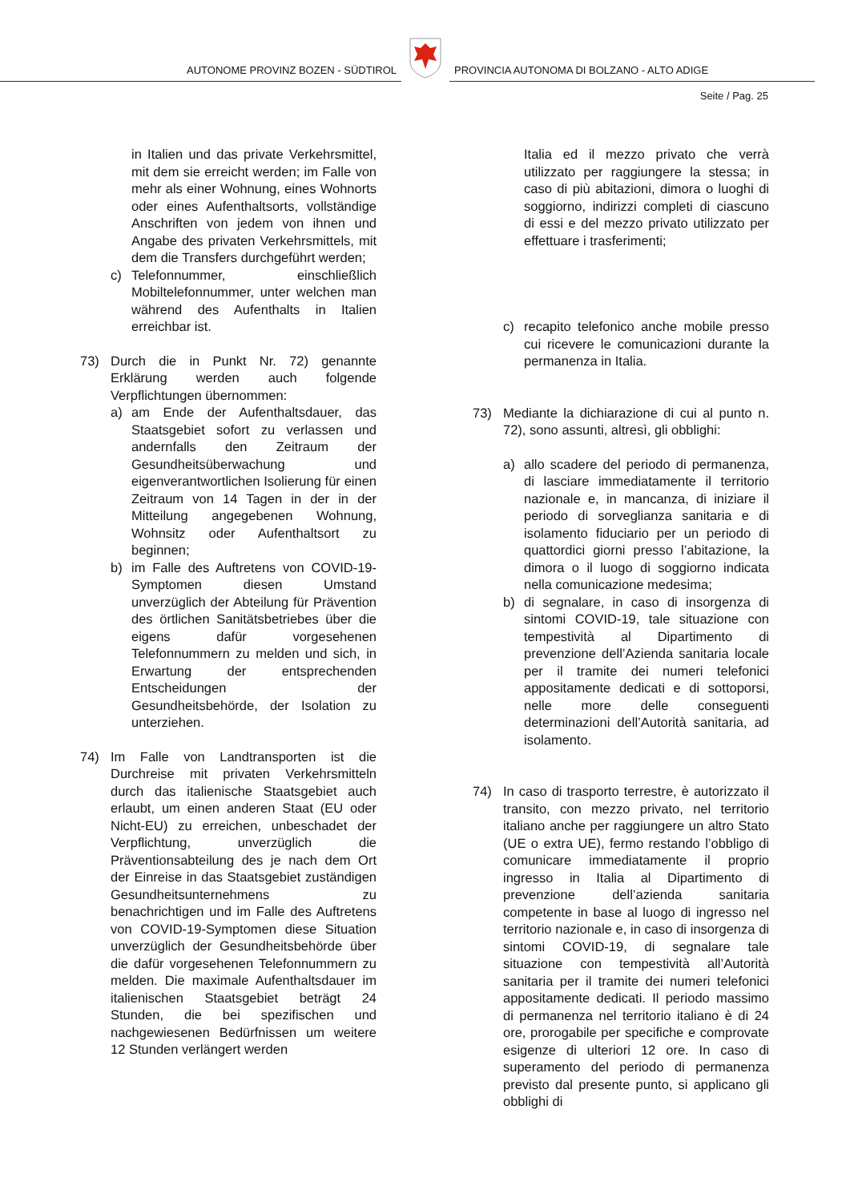AUTONOME PROVINZ BOZEN - SÜDTIROL
PROVINCIA AUTONOMA DI BOLZANO - ALTO ADIGE
Seite / Pag. 25
in Italien und das private Verkehrsmittel, mit dem sie erreicht werden; im Falle von mehr als einer Wohnung, eines Wohnorts oder eines Aufenthaltsorts, vollständige Anschriften von jedem von ihnen und Angabe des privaten Verkehrsmittels, mit dem die Transfers durchgeführt werden;
c) Telefonnummer, einschließlich Mobiltelefonnummer, unter welchen man während des Aufenthalts in Italien erreichbar ist.
73) Durch die in Punkt Nr. 72) genannte Erklärung werden auch folgende Verpflichtungen übernommen:
a) am Ende der Aufenthaltsdauer, das Staatsgebiet sofort zu verlassen und andernfalls den Zeitraum der Gesundheitsüberwachung und eigenverantwortlichen Isolierung für einen Zeitraum von 14 Tagen in der in der Mitteilung angegebenen Wohnung, Wohnsitz oder Aufenthaltsort zu beginnen;
b) im Falle des Auftretens von COVID-19-Symptomen diesen Umstand unverzüglich der Abteilung für Prävention des örtlichen Sanitätsbetriebes über die eigens dafür vorgesehenen Telefonnummern zu melden und sich, in Erwartung der entsprechenden Entscheidungen der Gesundheitsbehörde, der Isolation zu unterziehen.
74) Im Falle von Landtransporten ist die Durchreise mit privaten Verkehrsmitteln durch das italienische Staatsgebiet auch erlaubt, um einen anderen Staat (EU oder Nicht-EU) zu erreichen, unbeschadet der Verpflichtung, unverzüglich die Präventionsabteilung des je nach dem Ort der Einreise in das Staatsgebiet zuständigen Gesundheitsunternehmens zu benachrichtigen und im Falle des Auftretens von COVID-19-Symptomen diese Situation unverzüglich der Gesundheitsbehörde über die dafür vorgesehenen Telefonnummern zu melden. Die maximale Aufenthaltsdauer im italienischen Staatsgebiet beträgt 24 Stunden, die bei spezifischen und nachgewiesenen Bedürfnissen um weitere 12 Stunden verlängert werden
Italia ed il mezzo privato che verrà utilizzato per raggiungere la stessa; in caso di più abitazioni, dimora o luoghi di soggiorno, indirizzi completi di ciascuno di essi e del mezzo privato utilizzato per effettuare i trasferimenti;
c) recapito telefonico anche mobile presso cui ricevere le comunicazioni durante la permanenza in Italia.
73) Mediante la dichiarazione di cui al punto n. 72), sono assunti, altresì, gli obblighi:
a) allo scadere del periodo di permanenza, di lasciare immediatamente il territorio nazionale e, in mancanza, di iniziare il periodo di sorveglianza sanitaria e di isolamento fiduciario per un periodo di quattordici giorni presso l’abitazione, la dimora o il luogo di soggiorno indicata nella comunicazione medesima;
b) di segnalare, in caso di insorgenza di sintomi COVID-19, tale situazione con tempestività al Dipartimento di prevenzione dell’Azienda sanitaria locale per il tramite dei numeri telefonici appositamente dedicati e di sottoporsi, nelle more delle conseguenti determinazioni dell’Autorità sanitaria, ad isolamento.
74) In caso di trasporto terrestre, è autorizzato il transito, con mezzo privato, nel territorio italiano anche per raggiungere un altro Stato (UE o extra UE), fermo restando l’obbligo di comunicare immediatamente il proprio ingresso in Italia al Dipartimento di prevenzione dell’azienda sanitaria competente in base al luogo di ingresso nel territorio nazionale e, in caso di insorgenza di sintomi COVID-19, di segnalare tale situazione con tempestività all’Autorità sanitaria per il tramite dei numeri telefonici appositamente dedicati. Il periodo massimo di permanenza nel territorio italiano è di 24 ore, prorogabile per specifiche e comprovate esigenze di ulteriori 12 ore. In caso di superamento del periodo di permanenza previsto dal presente punto, si applicano gli obblighi di